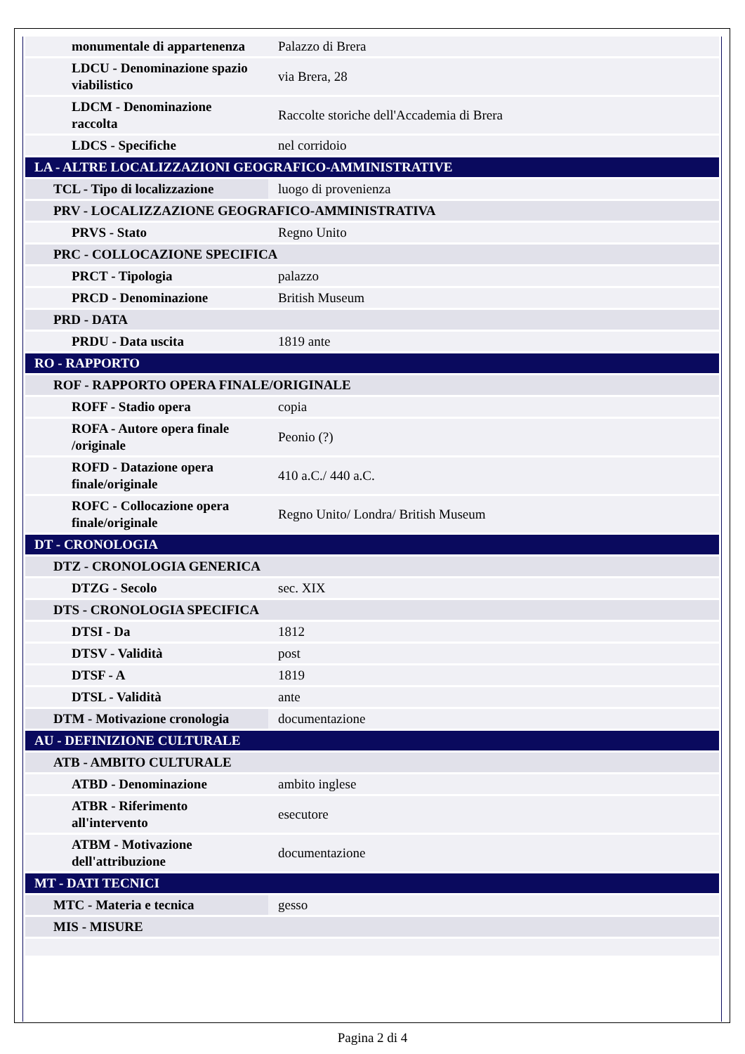| monumentale di appartenenza | Palazzo di Brera |
| LDCU - Denominazione spazio viabilistico | via Brera, 28 |
| LDCM - Denominazione raccolta | Raccolte storiche dell'Accademia di Brera |
| LDCS - Specifiche | nel corridoio |
| LA - ALTRE LOCALIZZAZIONI GEOGRAFICO-AMMINISTRATIVE | |
| TCL - Tipo di localizzazione | luogo di provenienza |
| PRV - LOCALIZZAZIONE GEOGRAFICO-AMMINISTRATIVA | |
| PRVS - Stato | Regno Unito |
| PRC - COLLOCAZIONE SPECIFICA | |
| PRCT - Tipologia | palazzo |
| PRCD - Denominazione | British Museum |
| PRD - DATA | |
| PRDU - Data uscita | 1819 ante |
| RO - RAPPORTO | |
| ROF - RAPPORTO OPERA FINALE/ORIGINALE | |
| ROFF - Stadio opera | copia |
| ROFA - Autore opera finale /originale | Peonio (?) |
| ROFD - Datazione opera finale/originale | 410 a.C./ 440 a.C. |
| ROFC - Collocazione opera finale/originale | Regno Unito/ Londra/ British Museum |
| DT - CRONOLOGIA | |
| DTZ - CRONOLOGIA GENERICA | |
| DTZG - Secolo | sec. XIX |
| DTS - CRONOLOGIA SPECIFICA | |
| DTSI - Da | 1812 |
| DTSV - Validità | post |
| DTSF - A | 1819 |
| DTSL - Validità | ante |
| DTM - Motivazione cronologia | documentazione |
| AU - DEFINIZIONE CULTURALE | |
| ATB - AMBITO CULTURALE | |
| ATBD - Denominazione | ambito inglese |
| ATBR - Riferimento all'intervento | esecutore |
| ATBM - Motivazione dell'attribuzione | documentazione |
| MT - DATI TECNICI | |
| MTC - Materia e tecnica | gesso |
| MIS - MISURE | |
Pagina 2 di 4